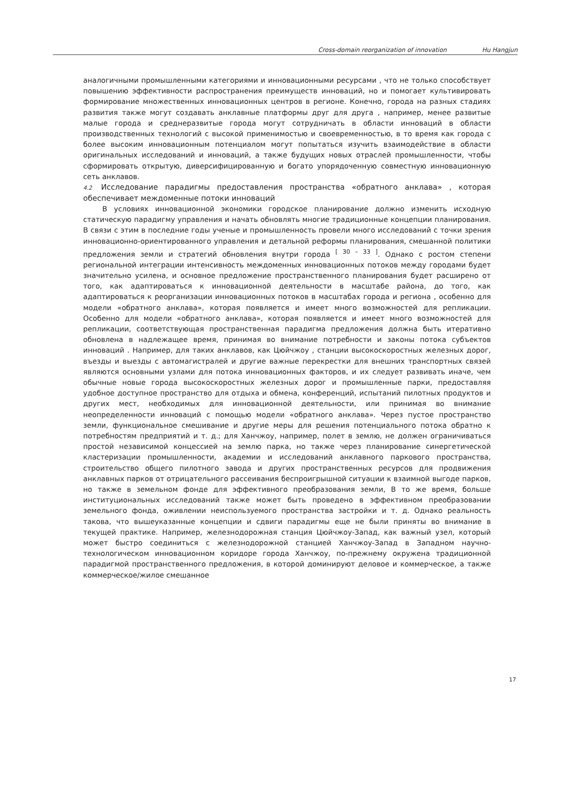Cross-domain reorganization of innovation Hu Hangjun
аналогичными промышленными категориями и инновационными ресурсами , что не только способствует повышению эффективности распространения преимуществ инноваций, но и помогает культивировать формирование множественных инновационных центров в регионе. Конечно, города на разных стадиях развития также могут создавать анклавные платформы друг для друга , например, менее развитые малые города и среднеразвитые города могут сотрудничать в области инноваций в области производственных технологий с высокой применимостью и своевременностью, в то время как города с более высоким инновационным потенциалом могут попытаться изучить взаимодействие в области оригинальных исследований и инноваций, а также будущих новых отраслей промышленности, чтобы сформировать открытую, диверсифицированную и богато упорядоченную совместную инновационную сеть анклавов.
4.2 Исследование парадигмы предоставления пространства «обратного анклава» , которая обеспечивает междоменные потоки инноваций
В условиях инновационной экономики городское планирование должно изменить исходную статическую парадигму управления и начать обновлять многие традиционные концепции планирования. В связи с этим в последние годы ученые и промышленность провели много исследований с точки зрения инновационно-ориентированного управления и детальной реформы планирования, смешанной политики предложения земли и стратегий обновления внутри города <sup>[ 30 – 33 ]</sup>. Однако с ростом степени региональной интеграции интенсивность междоменных инновационных потоков между городами будет значительно усилена, и основное предложение пространственного планирования будет расширено от того, как адаптироваться к инновационной деятельности в масштабе района, до того, как адаптироваться к реорганизации инновационных потоков в масштабах города и региона , особенно для модели «обратного анклава», которая появляется и имеет много возможностей для репликации. Особенно для модели «обратного анклава», которая появляется и имеет много возможностей для репликации, соответствующая пространственная парадигма предложения должна быть итеративно обновлена в надлежащее время, принимая во внимание потребности и законы потока субъектов инноваций . Например, для таких анклавов, как Цюйчжоу , станции высокоскоростных железных дорог, въезды и выезды с автомагистралей и другие важные перекрестки для внешних транспортных связей являются основными узлами для потока инновационных факторов, и их следует развивать иначе, чем обычные новые города высокоскоростных железных дорог и промышленные парки, предоставляя удобное доступное пространство для отдыха и обмена, конференций, испытаний пилотных продуктов и других мест, необходимых для инновационной деятельности, или принимая во внимание неопределенности инноваций с помощью модели «обратного анклава». Через пустое пространство земли, функциональное смешивание и другие меры для решения потенциального потока обратно к потребностям предприятий и т. д.; для Ханчжоу, например, полет в землю, не должен ограничиваться простой независимой концессией на землю парка, но также через планирование синергетической кластеризации промышленности, академии и исследований анклавного паркового пространства, строительство общего пилотного завода и других пространственных ресурсов для продвижения анклавных парков от отрицательного рассеивания беспроигрышной ситуации к взаимной выгоде парков, но также в земельном фонде для эффективного преобразования земли, В то же время, больше институциональных исследований также может быть проведено в эффективном преобразовании земельного фонда, оживлении неиспользуемого пространства застройки и т. д. Однако реальность такова, что вышеуказанные концепции и сдвиги парадигмы еще не были приняты во внимание в текущей практике. Например, железнодорожная станция Цюйчжоу-Запад, как важный узел, который может быстро соединиться с железнодорожной станцией Ханчжоу-Запад в Западном научно-технологическом инновационном коридоре города Ханчжоу, по-прежнему окружена традиционной парадигмой пространственного предложения, в которой доминируют деловое и коммерческое, а также коммерческое/жилое смешанное
17